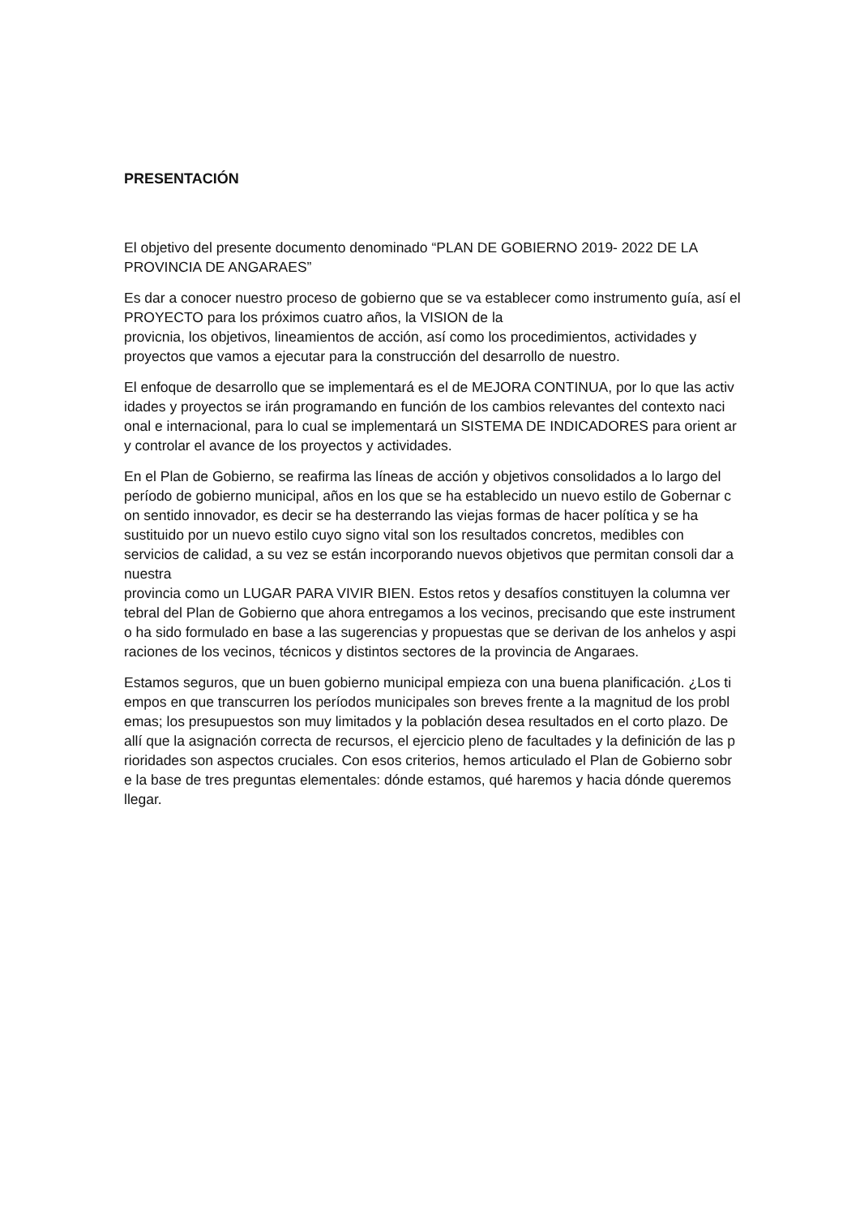PRESENTACIÓN
El objetivo del presente documento denominado “PLAN DE GOBIERNO 2019- 2022 DE LA PROVINCIA DE ANGARAES”
Es dar a conocer nuestro proceso de gobierno que se va establecer como instrumento guía, así el PROYECTO para los próximos cuatro años, la VISION de la
provicnia, los objetivos, lineamientos de acción, así como los procedimientos, actividades y proyectos que vamos a ejecutar para la construcción del desarrollo de nuestro.
El enfoque de desarrollo que se implementará es el de MEJORA CONTINUA, por lo que las activ idades y proyectos se irán programando en función de los cambios relevantes del contexto naci onal e internacional, para lo cual se implementará un SISTEMA DE INDICADORES para orient ar y controlar el avance de los proyectos y actividades.
En el Plan de Gobierno, se reafirma las líneas de acción y objetivos consolidados a lo largo del período de gobierno municipal, años en los que se ha establecido un nuevo estilo de Gobernar c on sentido innovador, es decir se ha desterrando las viejas formas de hacer política y se ha sustituido por un nuevo estilo cuyo signo vital son los resultados concretos, medibles con servicios de calidad, a su vez se están incorporando nuevos objetivos que permitan consoli dar a nuestra
provincia como un LUGAR PARA VIVIR BIEN. Estos retos y desafíos constituyen la columna ver tebral del Plan de Gobierno que ahora entregamos a los vecinos, precisando que este instrument o ha sido formulado en base a las sugerencias y propuestas que se derivan de los anhelos y aspi raciones de los vecinos, técnicos y distintos sectores de la provincia de Angaraes.
Estamos seguros, que un buen gobierno municipal empieza con una buena planificación. ¿Los ti empos en que transcurren los períodos municipales son breves frente a la magnitud de los probl emas; los presupuestos son muy limitados y la población desea resultados en el corto plazo. De allí que la asignación correcta de recursos, el ejercicio pleno de facultades y la definición de las p rioridades son aspectos cruciales. Con esos criterios, hemos articulado el Plan de Gobierno sobr e la base de tres preguntas elementales: dónde estamos, qué haremos y hacia dónde queremos llegar.